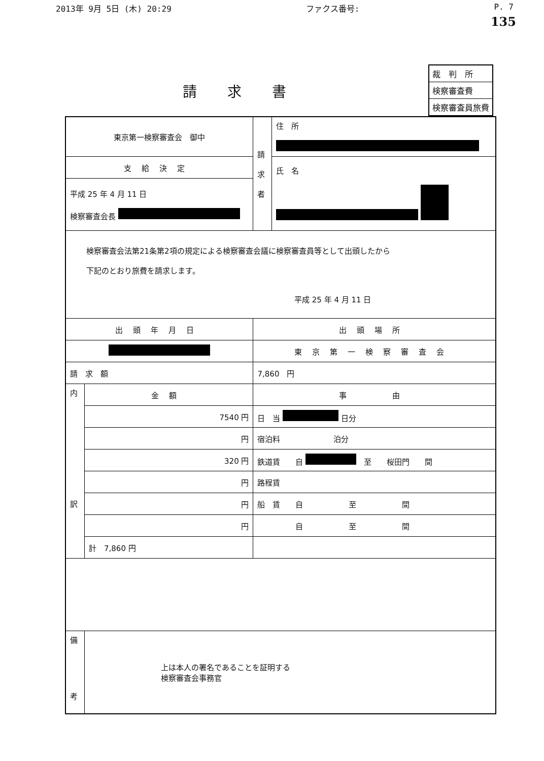2013年 9月 5日 (木) 20:29 ファクス番号: P. 7
135
請求書
| 裁 判 所 |
| 検察審査費 |
| 検察審査員旅費 |
| 東京第一検察審査会 御中 | | 請 求 者 | 住 所 |
| 支給決定 | | | 氏 名 |
| 平成 25 年 4 月 11 日 検察審査会長 | | | |
| 検察審査会法第21条第2項の規定による検察審査会議に検察審査員等として出頭したから 下記のとおり旅費を請求します。 平成 25 年 4 月 11 日 | | | |
| 出頭年月日 | | 出頭場所 | |
| | | 東京第一検察審査会 | |
| 請 求 額 | | 7,860 円 | |
| 内 訳 | 金額 | 事 由 | |
| | 7540 円 | 日 当 日分 | |
| | 円 | 宿泊料 泊分 | |
| | 320 円 | 鉄道賃 自 至 桜田門 間 | |
| | 円 | 路程賃 | |
| | 円 | 船 賃 自 至 間 | |
| | 円 | 自 至 間 | |
| | 計 7,860 円 | | |
| 備 考 | 上は本人の署名であることを証明する 検察審査会事務官 | | |